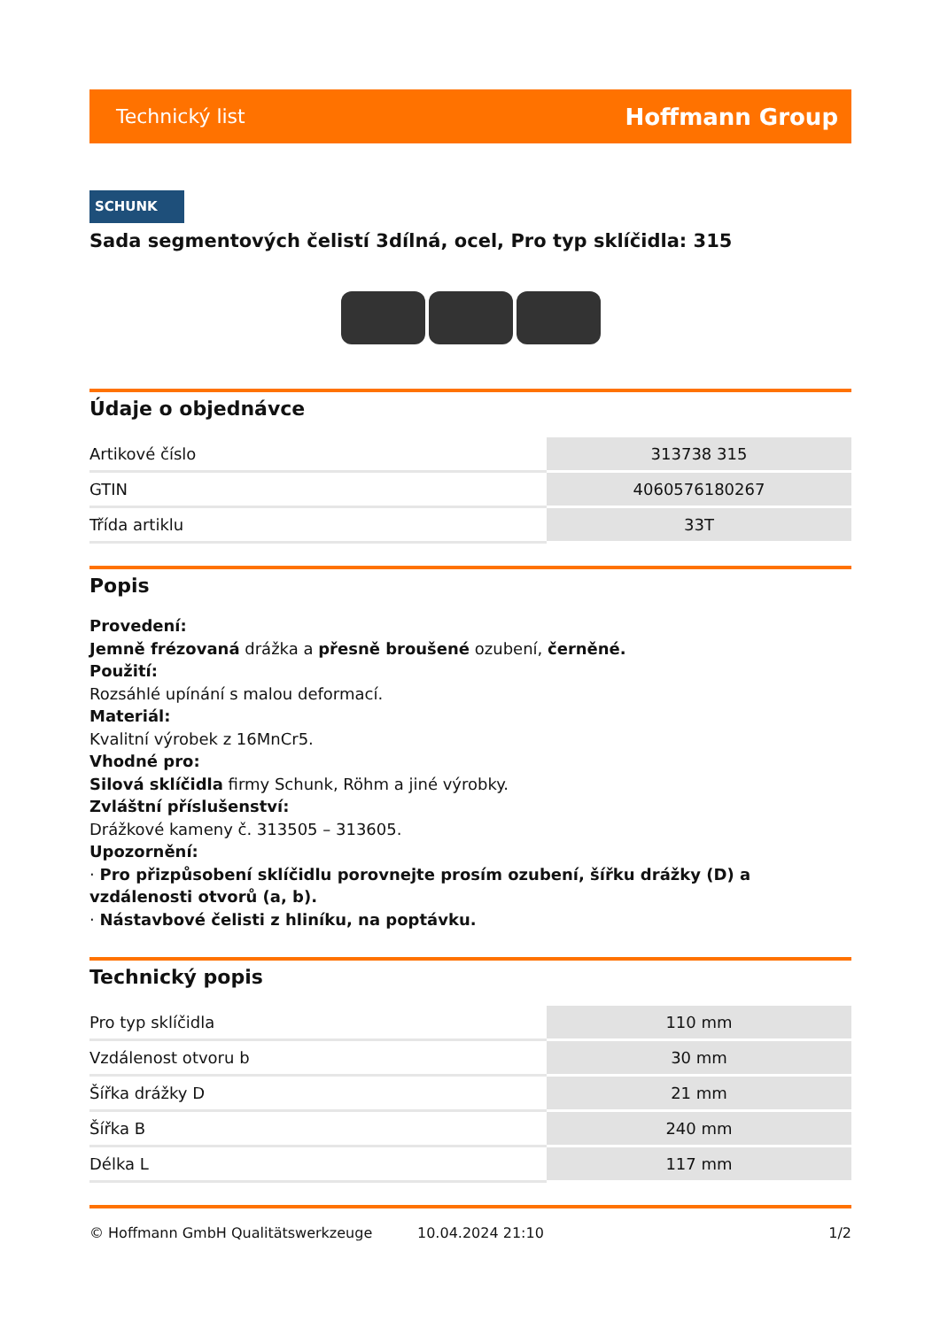Technický list Hoffmann Group
SCHUNK
Sada segmentových čelistí 3dílná, ocel, Pro typ sklíčidla: 315
Údaje o objednávce
| Artikové číslo | 313738 315 |
| GTIN | 4060576180267 |
| Třída artiklu | 33T |
Popis
Provedení:
Jemně frézovaná drážka a přesně broušené ozubení, černěné.
Použití:
Rozsáhlé upínání s malou deformací.
Materiál:
Kvalitní výrobek z 16MnCr5.
Vhodné pro:
Silová sklíčidla firmy Schunk, Röhm a jiné výrobky.
Zvláštní příslušenství:
Drážkové kameny č. 313505 – 313605.
Upozornění:
· Pro přizpůsobení sklíčidlu porovnejte prosím ozubení, šířku drážky (D) a vzdálenosti otvorů (a, b).
· Nástavbové čelisti z hliníku, na poptávku.
Technický popis
| Pro typ sklíčidla | 110 mm |
| Vzdálenost otvoru b | 30 mm |
| Šířka drážky D | 21 mm |
| Šířka B | 240 mm |
| Délka L | 117 mm |
© Hoffmann GmbH Qualitätswerkzeuge 10.04.2024 21:10 1/2